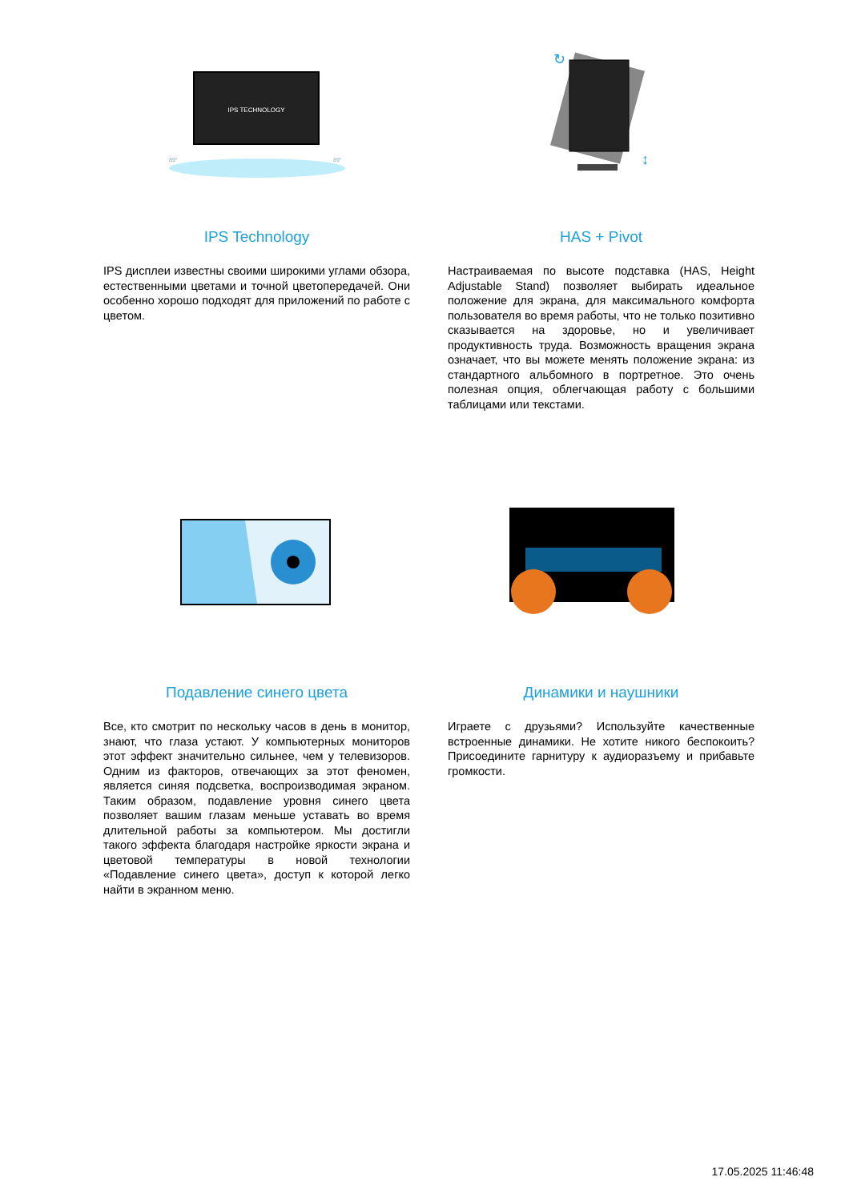IPS TECHNOLOGY
89°
89°
IPS Technology
IPS дисплеи известны своими широкими углами обзора, естественными цветами и точной цветопередачей. Они особенно хорошо подходят для приложений по работе с цветом.
↕
↻
HAS + Pivot
Настраиваемая по высоте подставка (HAS, Height Adjustable Stand) позволяет выбирать идеальное положение для экрана, для максимального комфорта пользователя во время работы, что не только позитивно сказывается на здоровье, но и увеличивает продуктивность труда. Возможность вращения экрана означает, что вы можете менять положение экрана: из стандартного альбомного в портретное. Это очень полезная опция, облегчающая работу с большими таблицами или текстами.
Подавление синего цвета
Все, кто смотрит по нескольку часов в день в монитор, знают, что глаза устают. У компьютерных мониторов этот эффект значительно сильнее, чем у телевизоров. Одним из факторов, отвечающих за этот феномен, является синяя подсветка, воспроизводимая экраном. Таким образом, подавление уровня синего цвета позволяет вашим глазам меньше уставать во время длительной работы за компьютером. Мы достигли такого эффекта благодаря настройке яркости экрана и цветовой температуры в новой технологии «Подавление синего цвета», доступ к которой легко найти в экранном меню.
Динамики и наушники
Играете с друзьями? Используйте качественные встроенные динамики. Не хотите никого беспокоить? Присоедините гарнитуру к аудиоразъему и прибавьте громкости.
17.05.2025 11:46:48